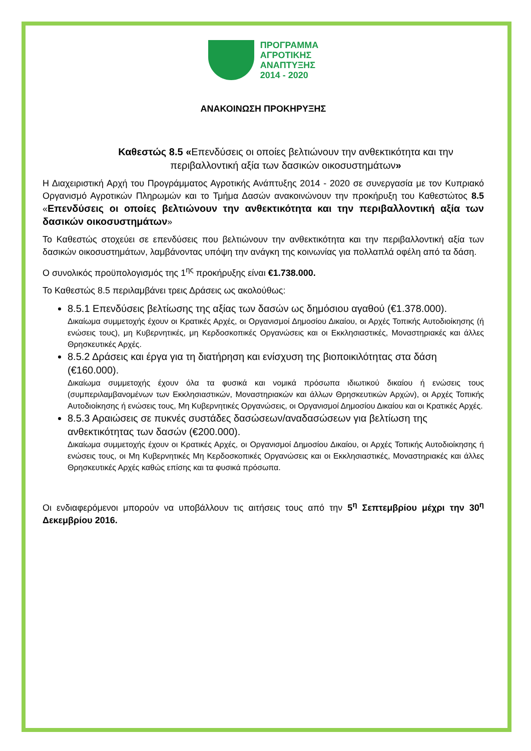ΠΡΟΓΡΑΜΜΑ
ΑΓΡΟΤΙΚΗΣ
ΑΝΑΠΤΥΞΗΣ
2014 - 2020
ΑΝΑΚΟΙΝΩΣΗ ΠΡΟΚΗΡΥΞΗΣ
Καθεστώς 8.5 «Επενδύσεις οι οποίες βελτιώνουν την ανθεκτικότητα και την περιβαλλοντική αξία των δασικών οικοσυστημάτων»
Η Διαχειριστική Αρχή του Προγράμματος Αγροτικής Ανάπτυξης 2014 - 2020 σε συνεργασία με τον Κυπριακό Οργανισμό Αγροτικών Πληρωμών και το Τμήμα Δασών ανακοινώνουν την προκήρυξη του Καθεστώτος 8.5 «Επενδύσεις οι οποίες βελτιώνουν την ανθεκτικότητα και την περιβαλλοντική αξία των δασικών οικοσυστημάτων»
Το Καθεστώς στοχεύει σε επενδύσεις που βελτιώνουν την ανθεκτικότητα και την περιβαλλοντική αξία των δασικών οικοσυστημάτων, λαμβάνοντας υπόψη την ανάγκη της κοινωνίας για πολλαπλά οφέλη από τα δάση.
Ο συνολικός προϋπολογισμός της 1<sup>ης</sup> προκήρυξης είναι €1.738.000.
Το Καθεστώς 8.5 περιλαμβάνει τρεις Δράσεις ως ακολούθως:
8.5.1 Επενδύσεις βελτίωσης της αξίας των δασών ως δημόσιου αγαθού (€1.378.000).
Δικαίωμα συμμετοχής έχουν οι Κρατικές Αρχές, οι Οργανισμοί Δημοσίου Δικαίου, οι Αρχές Τοπικής Αυτοδιοίκησης (ή ενώσεις τους), μη Κυβερνητικές, μη Κερδοσκοπικές Οργανώσεις και οι Εκκλησιαστικές, Μοναστηριακές και άλλες Θρησκευτικές Αρχές.
8.5.2 Δράσεις και έργα για τη διατήρηση και ενίσχυση της βιοποικιλότητας στα δάση (€160.000).
Δικαίωμα συμμετοχής έχουν όλα τα φυσικά και νομικά πρόσωπα ιδιωτικού δικαίου ή ενώσεις τους (συμπεριλαμβανομένων των Εκκλησιαστικών, Μοναστηριακών και άλλων Θρησκευτικών Αρχών), οι Αρχές Τοπικής Αυτοδιοίκησης ή ενώσεις τους, Μη Κυβερνητικές Οργανώσεις, οι Οργανισμοί Δημοσίου Δικαίου και οι Κρατικές Αρχές.
8.5.3 Αραιώσεις σε πυκνές συστάδες δασώσεων/αναδασώσεων για βελτίωση της ανθεκτικότητας των δασών (€200.000).
Δικαίωμα συμμετοχής έχουν οι Κρατικές Αρχές, οι Οργανισμοί Δημοσίου Δικαίου, οι Αρχές Τοπικής Αυτοδιοίκησης ή ενώσεις τους, οι Μη Κυβερνητικές Μη Κερδοσκοπικές Οργανώσεις και οι Εκκλησιαστικές, Μοναστηριακές και άλλες Θρησκευτικές Αρχές καθώς επίσης και τα φυσικά πρόσωπα.
Οι ενδιαφερόμενοι μπορούν να υποβάλλουν τις αιτήσεις τους από την 5<sup>η</sup> Σεπτεμβρίου μέχρι την 30<sup>η</sup> Δεκεμβρίου 2016.